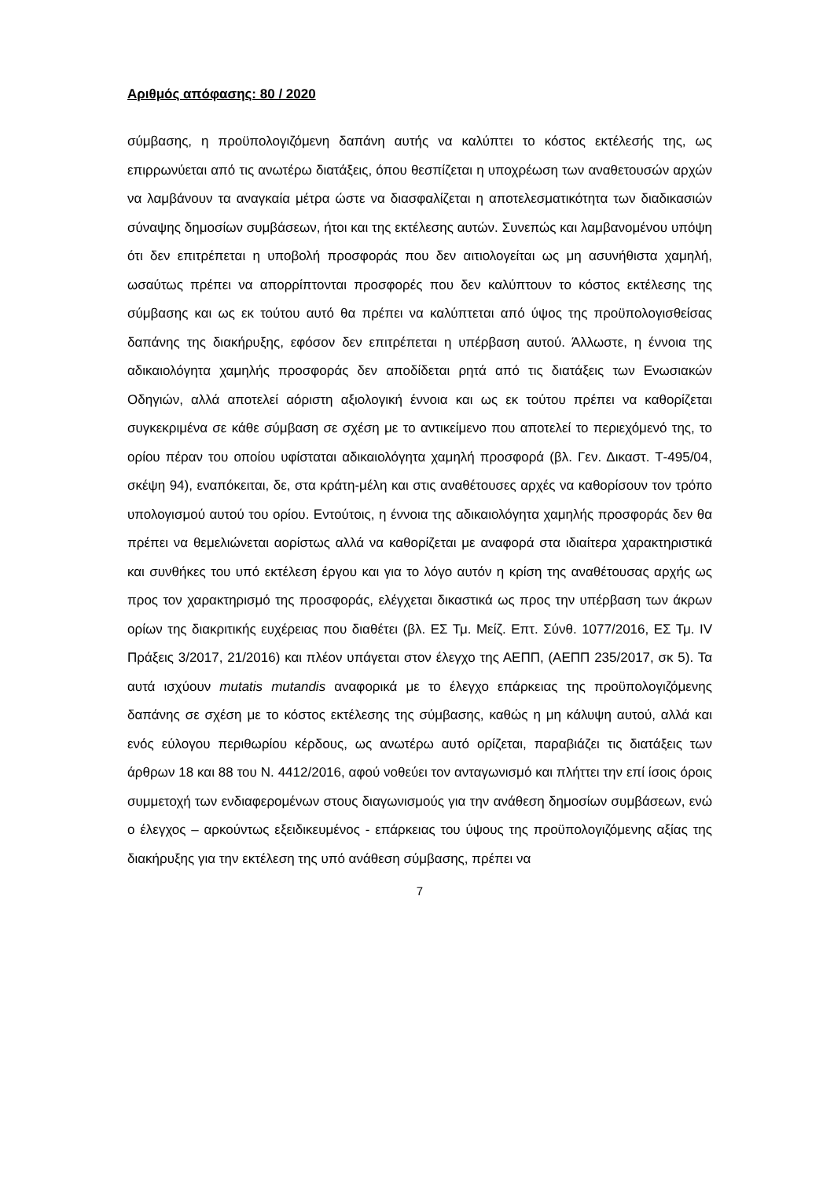Αριθμός απόφασης: 80 / 2020
σύμβασης, η προϋπολογιζόμενη δαπάνη αυτής να καλύπτει το κόστος εκτέλεσής της, ως επιρρωνύεται από τις ανωτέρω διατάξεις, όπου θεσπίζεται η υποχρέωση των αναθετουσών αρχών να λαμβάνουν τα αναγκαία μέτρα ώστε να διασφαλίζεται η αποτελεσματικότητα των διαδικασιών σύναψης δημοσίων συμβάσεων, ήτοι και της εκτέλεσης αυτών. Συνεπώς και λαμβανομένου υπόψη ότι δεν επιτρέπεται η υποβολή προσφοράς που δεν αιτιολογείται ως μη ασυνήθιστα χαμηλή, ωσαύτως πρέπει να απορρίπτονται προσφορές που δεν καλύπτουν το κόστος εκτέλεσης της σύμβασης και ως εκ τούτου αυτό θα πρέπει να καλύπτεται από ύψος της προϋπολογισθείσας δαπάνης της διακήρυξης, εφόσον δεν επιτρέπεται η υπέρβαση αυτού. Άλλωστε, η έννοια της αδικαιολόγητα χαμηλής προσφοράς δεν αποδίδεται ρητά από τις διατάξεις των Ενωσιακών Οδηγιών, αλλά αποτελεί αόριστη αξιολογική έννοια και ως εκ τούτου πρέπει να καθορίζεται συγκεκριμένα σε κάθε σύμβαση σε σχέση με το αντικείμενο που αποτελεί το περιεχόμενό της, το ορίου πέραν του οποίου υφίσταται αδικαιολόγητα χαμηλή προσφορά (βλ. Γεν. Δικαστ. Τ-495/04, σκέψη 94), εναπόκειται, δε, στα κράτη-μέλη και στις αναθέτουσες αρχές να καθορίσουν τον τρόπο υπολογισμού αυτού του ορίου. Εντούτοις, η έννοια της αδικαιολόγητα χαμηλής προσφοράς δεν θα πρέπει να θεμελιώνεται αορίστως αλλά να καθορίζεται με αναφορά στα ιδιαίτερα χαρακτηριστικά και συνθήκες του υπό εκτέλεση έργου και για το λόγο αυτόν η κρίση της αναθέτουσας αρχής ως προς τον χαρακτηρισμό της προσφοράς, ελέγχεται δικαστικά ως προς την υπέρβαση των άκρων ορίων της διακριτικής ευχέρειας που διαθέτει (βλ. ΕΣ Τμ. Μείζ. Επτ. Σύνθ. 1077/2016, ΕΣ Τμ. IV Πράξεις 3/2017, 21/2016) και πλέον υπάγεται στον έλεγχο της ΑΕΠΠ, (ΑΕΠΠ 235/2017, σκ 5). Τα αυτά ισχύουν mutatis mutandis αναφορικά με το έλεγχο επάρκειας της προϋπολογιζόμενης δαπάνης σε σχέση με το κόστος εκτέλεσης της σύμβασης, καθώς η μη κάλυψη αυτού, αλλά και ενός εύλογου περιθωρίου κέρδους, ως ανωτέρω αυτό ορίζεται, παραβιάζει τις διατάξεις των άρθρων 18 και 88 του Ν. 4412/2016, αφού νοθεύει τον ανταγωνισμό και πλήττει την επί ίσοις όροις συμμετοχή των ενδιαφερομένων στους διαγωνισμούς για την ανάθεση δημοσίων συμβάσεων, ενώ ο έλεγχος – αρκούντως εξειδικευμένος - επάρκειας του ύψους της προϋπολογιζόμενης αξίας της διακήρυξης για την εκτέλεση της υπό ανάθεση σύμβασης, πρέπει να
7